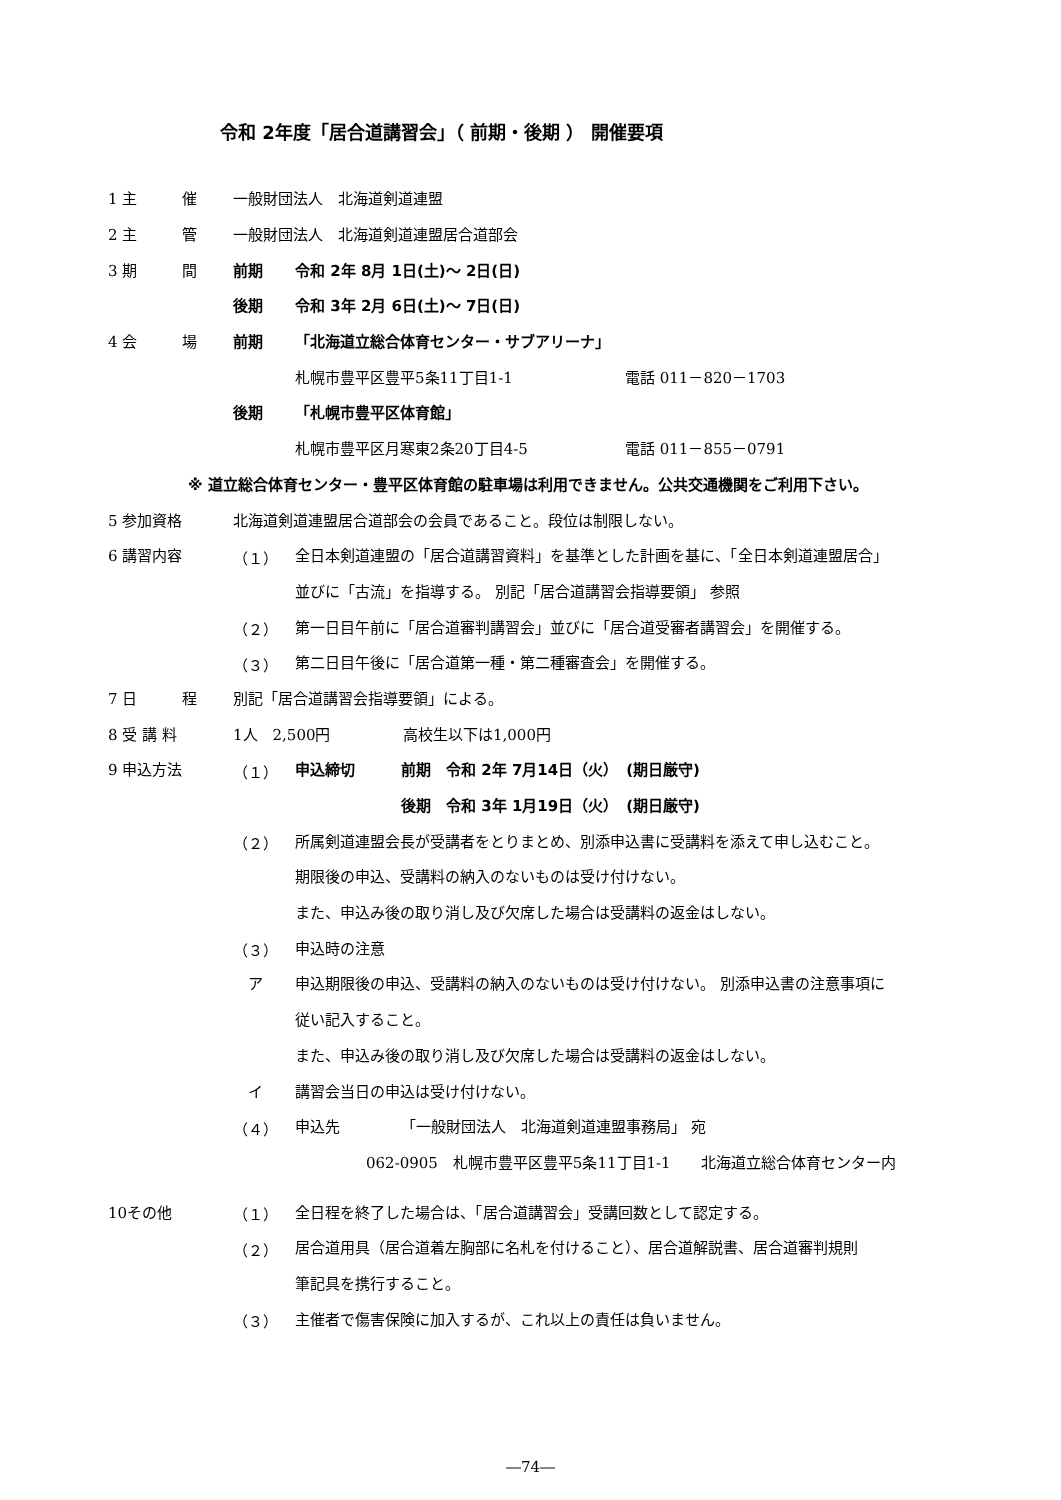令和 2年度「居合道講習会」（ 前期・後期 ） 開催要項
1 主　　　催 一般財団法人　北海道剣道連盟
2 主　　　管 一般財団法人　北海道剣道連盟居合道部会
3 期　　　間 前期 令和 2年 8月 1日(土)～ 2日(日)
後期 令和 3年 2月 6日(土)～ 7日(日)
4 会　　　場 前期 「北海道立総合体育センター・サブアリーナ」
札幌市豊平区豊平5条11丁目1-1 電話 011－820－1703
後期 「札幌市豊平区体育館」
札幌市豊平区月寒東2条20丁目4-5 電話 011－855－0791
※ 道立総合体育センター・豊平区体育館の駐車場は利用できません。公共交通機関をご利用下さい。
5 参加資格 北海道剣道連盟居合道部会の会員であること。段位は制限しない。
6 講習内容 （１） 全日本剣道連盟の「居合道講習資料」を基準とした計画を基に、「全日本剣道連盟居合」
並びに「古流」を指導する。 別記「居合道講習会指導要領」 参照
（２） 第一日目午前に「居合道審判講習会」並びに「居合道受審者講習会」を開催する。
（３） 第二日目午後に「居合道第一種・第二種審査会」を開催する。
7 日　　　程 別記「居合道講習会指導要領」による。
8 受 講 料 1人　2,500円 高校生以下は1,000円
9 申込方法 （１） 申込締切 前期　令和 2年 7月14日（火）　(期日厳守)
後期　令和 3年 1月19日（火）　(期日厳守)
（２） 所属剣道連盟会長が受講者をとりまとめ、別添申込書に受講料を添えて申し込むこと。
期限後の申込、受講料の納入のないものは受け付けない。
また、申込み後の取り消し及び欠席した場合は受講料の返金はしない。
（３） 申込時の注意
　ア 申込期限後の申込、受講料の納入のないものは受け付けない。 別添申込書の注意事項に
従い記入すること。
また、申込み後の取り消し及び欠席した場合は受講料の返金はしない。
　イ 講習会当日の申込は受け付けない。
（４） 申込先 「一般財団法人　北海道剣道連盟事務局」 宛
062-0905　札幌市豊平区豊平5条11丁目1-1　　北海道立総合体育センター内
10その他 （１） 全日程を終了した場合は、「居合道講習会」受講回数として認定する。
（２） 居合道用具（居合道着左胸部に名札を付けること）、居合道解説書、居合道審判規則
筆記具を携行すること。
（３） 主催者で傷害保険に加入するが、これ以上の責任は負いません。
―74―